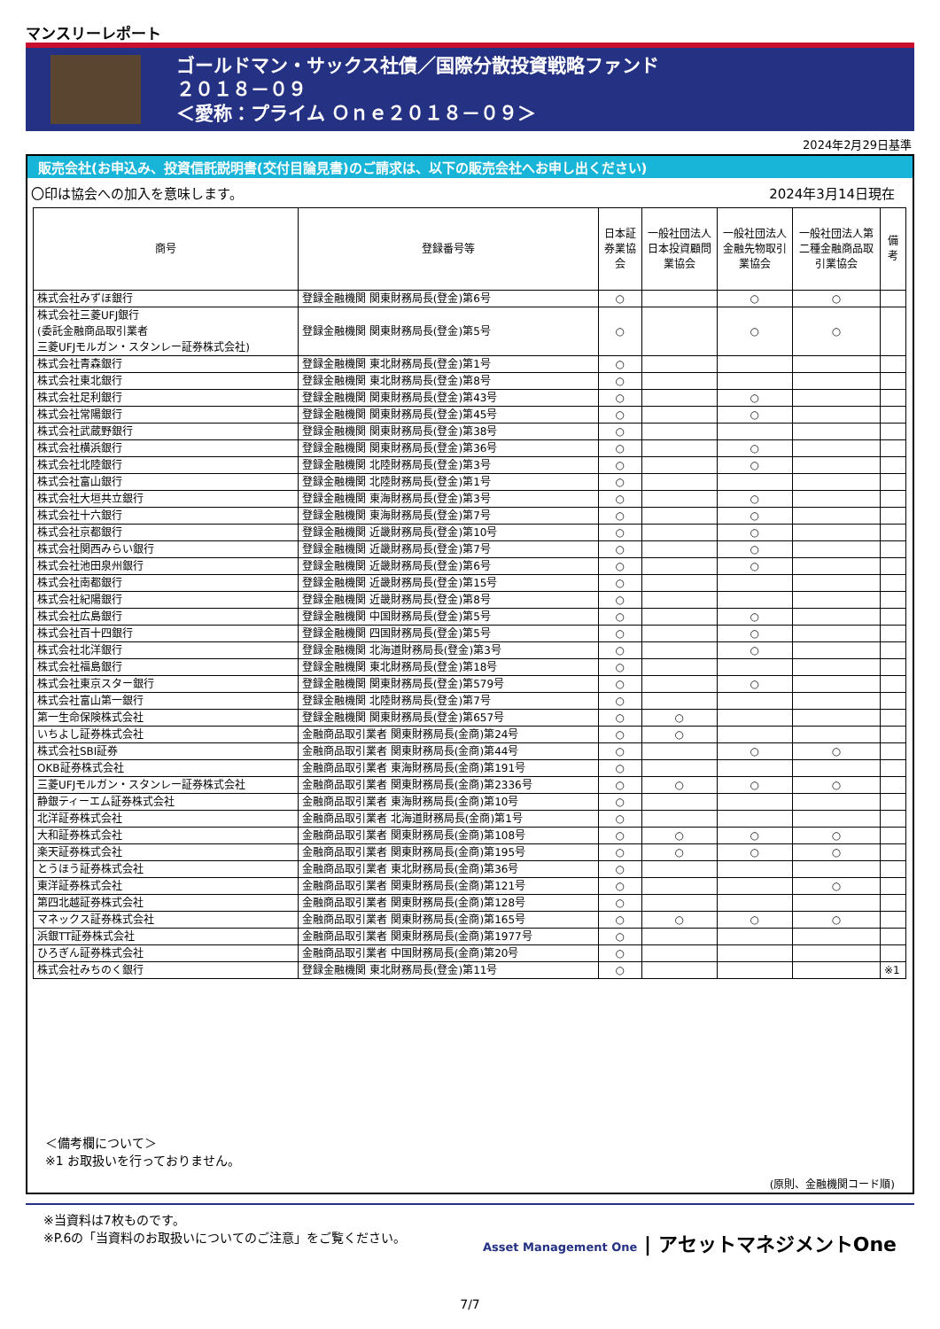マンスリーレポート
ゴールドマン・サックス社債／国際分散投資戦略ファンド
２０１８－０９
＜愛称：プライム Ｏｎｅ２０１８－０９＞
2024年2月29日基準
販売会社(お申込み、投資信託説明書(交付目論見書)のご請求は、以下の販売会社へお申し出ください)
〇印は協会への加入を意味します。 2024年3月14日現在
| 商号 | 登録番号等 | 日本証券業協会 | 一般社団法人日本投資顧問業協会 | 一般社団法人金融先物取引業協会 | 一般社団法人第二種金融商品取引業協会 | 備考 |
| --- | --- | --- | --- | --- | --- | --- |
| 株式会社みずほ銀行 | 登録金融機関 関東財務局長(登金)第6号 | ○ | | ○ | ○ | |
| 株式会社三菱UFJ銀行 (委託金融商品取引業者 三菱UFJモルガン・スタンレー証券株式会社) | 登録金融機関 関東財務局長(登金)第5号 | ○ | | ○ | ○ | |
| 株式会社青森銀行 | 登録金融機関 東北財務局長(登金)第1号 | ○ | | | | |
| 株式会社東北銀行 | 登録金融機関 東北財務局長(登金)第8号 | ○ | | | | |
| 株式会社足利銀行 | 登録金融機関 関東財務局長(登金)第43号 | ○ | | ○ | | |
| 株式会社常陽銀行 | 登録金融機関 関東財務局長(登金)第45号 | ○ | | ○ | | |
| 株式会社武蔵野銀行 | 登録金融機関 関東財務局長(登金)第38号 | ○ | | | | |
| 株式会社横浜銀行 | 登録金融機関 関東財務局長(登金)第36号 | ○ | | ○ | | |
| 株式会社北陸銀行 | 登録金融機関 北陸財務局長(登金)第3号 | ○ | | ○ | | |
| 株式会社富山銀行 | 登録金融機関 北陸財務局長(登金)第1号 | ○ | | | | |
| 株式会社大垣共立銀行 | 登録金融機関 東海財務局長(登金)第3号 | ○ | | ○ | | |
| 株式会社十六銀行 | 登録金融機関 東海財務局長(登金)第7号 | ○ | | ○ | | |
| 株式会社京都銀行 | 登録金融機関 近畿財務局長(登金)第10号 | ○ | | ○ | | |
| 株式会社関西みらい銀行 | 登録金融機関 近畿財務局長(登金)第7号 | ○ | | ○ | | |
| 株式会社池田泉州銀行 | 登録金融機関 近畿財務局長(登金)第6号 | ○ | | ○ | | |
| 株式会社南都銀行 | 登録金融機関 近畿財務局長(登金)第15号 | ○ | | | | |
| 株式会社紀陽銀行 | 登録金融機関 近畿財務局長(登金)第8号 | ○ | | | | |
| 株式会社広島銀行 | 登録金融機関 中国財務局長(登金)第5号 | ○ | | ○ | | |
| 株式会社百十四銀行 | 登録金融機関 四国財務局長(登金)第5号 | ○ | | ○ | | |
| 株式会社北洋銀行 | 登録金融機関 北海道財務局長(登金)第3号 | ○ | | ○ | | |
| 株式会社福島銀行 | 登録金融機関 東北財務局長(登金)第18号 | ○ | | | | |
| 株式会社東京スター銀行 | 登録金融機関 関東財務局長(登金)第579号 | ○ | | ○ | | |
| 株式会社富山第一銀行 | 登録金融機関 北陸財務局長(登金)第7号 | ○ | | | | |
| 第一生命保険株式会社 | 登録金融機関 関東財務局長(登金)第657号 | ○ | ○ | | | |
| いちよし証券株式会社 | 金融商品取引業者 関東財務局長(金商)第24号 | ○ | ○ | | | |
| 株式会社SBI証券 | 金融商品取引業者 関東財務局長(金商)第44号 | ○ | | ○ | ○ | |
| OKB証券株式会社 | 金融商品取引業者 東海財務局長(金商)第191号 | ○ | | | | |
| 三菱UFJモルガン・スタンレー証券株式会社 | 金融商品取引業者 関東財務局長(金商)第2336号 | ○ | ○ | ○ | ○ | |
| 静銀ティーエム証券株式会社 | 金融商品取引業者 東海財務局長(金商)第10号 | ○ | | | | |
| 北洋証券株式会社 | 金融商品取引業者 北海道財務局長(金商)第1号 | ○ | | | | |
| 大和証券株式会社 | 金融商品取引業者 関東財務局長(金商)第108号 | ○ | ○ | ○ | ○ | |
| 楽天証券株式会社 | 金融商品取引業者 関東財務局長(金商)第195号 | ○ | ○ | ○ | ○ | |
| とうほう証券株式会社 | 金融商品取引業者 東北財務局長(金商)第36号 | ○ | | | | |
| 東洋証券株式会社 | 金融商品取引業者 関東財務局長(金商)第121号 | ○ | | | ○ | |
| 第四北越証券株式会社 | 金融商品取引業者 関東財務局長(金商)第128号 | ○ | | | | |
| マネックス証券株式会社 | 金融商品取引業者 関東財務局長(金商)第165号 | ○ | ○ | ○ | ○ | |
| 浜銀TT証券株式会社 | 金融商品取引業者 関東財務局長(金商)第1977号 | ○ | | | | |
| ひろぎん証券株式会社 | 金融商品取引業者 中国財務局長(金商)第20号 | ○ | | | | |
| 株式会社みちのく銀行 | 登録金融機関 東北財務局長(登金)第11号 | ○ | | | | ※1 |
＜備考欄について＞
※1 お取扱いを行っておりません。
(原則、金融機関コード順)
※当資料は7枚ものです。
※P.6の「当資料のお取扱いについてのご注意」をご覧ください。
Asset Management One | アセットマネジメントOne
7/7